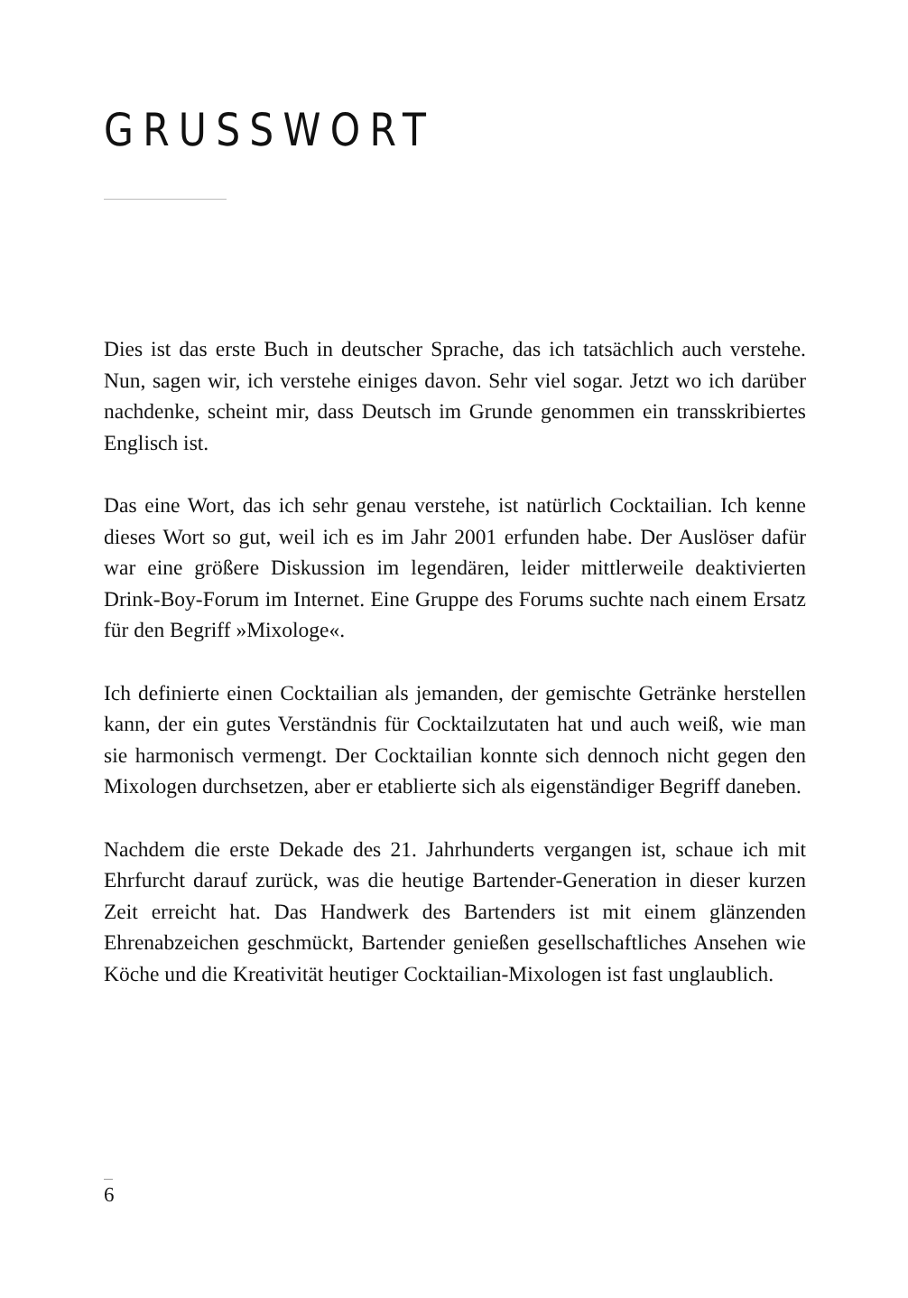GRUSSWORT
Dies ist das erste Buch in deutscher Sprache, das ich tatsächlich auch verstehe. Nun, sagen wir, ich verstehe einiges davon. Sehr viel sogar. Jetzt wo ich darüber nachdenke, scheint mir, dass Deutsch im Grunde genommen ein transskribiertes Englisch ist.
Das eine Wort, das ich sehr genau verstehe, ist natürlich Cocktailian. Ich kenne dieses Wort so gut, weil ich es im Jahr 2001 erfunden habe. Der Auslöser dafür war eine größere Diskussion im legendären, leider mittlerweile deaktivierten Drink-Boy-Forum im Internet. Eine Gruppe des Forums suchte nach einem Ersatz für den Begriff »Mixologe«.
Ich definierte einen Cocktailian als jemanden, der gemischte Getränke herstellen kann, der ein gutes Verständnis für Cocktailzutaten hat und auch weiß, wie man sie harmonisch vermengt. Der Cocktailian konnte sich dennoch nicht gegen den Mixologen durchsetzen, aber er etablierte sich als eigenständiger Begriff daneben.
Nachdem die erste Dekade des 21. Jahrhunderts vergangen ist, schaue ich mit Ehrfurcht darauf zurück, was die heutige Bartender-Generation in dieser kurzen Zeit erreicht hat. Das Handwerk des Bartenders ist mit einem glänzenden Ehrenabzeichen geschmückt, Bartender genießen gesellschaftliches Ansehen wie Köche und die Kreativität heutiger Cocktailian-Mixologen ist fast unglaublich.
6